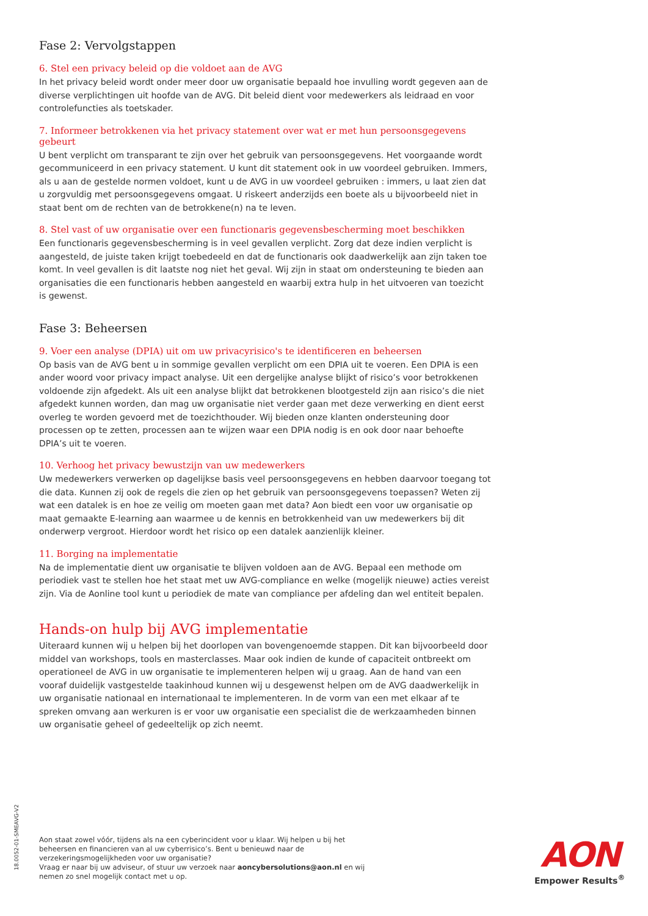Fase 2: Vervolgstappen
6. Stel een privacy beleid op die voldoet aan de AVG
In het privacy beleid wordt onder meer door uw organisatie bepaald hoe invulling wordt gegeven aan de diverse verplichtingen uit hoofde van de AVG. Dit beleid dient voor medewerkers als leidraad en voor controlefuncties als toetskader.
7. Informeer betrokkenen via het privacy statement over wat er met hun persoonsgegevens gebeurt
U bent verplicht om transparant te zijn over het gebruik van persoonsgegevens. Het voorgaande wordt gecommuniceerd in een privacy statement. U kunt dit statement ook in uw voordeel gebruiken. Immers, als u aan de gestelde normen voldoet, kunt u de AVG in uw voordeel gebruiken : immers, u laat zien dat u zorgvuldig met persoonsgegevens omgaat. U riskeert anderzijds een boete als u bijvoorbeeld niet in staat bent om de rechten van de betrokkene(n) na te leven.
8. Stel vast of uw organisatie over een functionaris gegevensbescherming moet beschikken
Een functionaris gegevensbescherming is in veel gevallen verplicht. Zorg dat deze indien verplicht is aangesteld, de juiste taken krijgt toebedeeld en dat de functionaris ook daadwerkelijk aan zijn taken toe komt. In veel gevallen is dit laatste nog niet het geval. Wij zijn in staat om ondersteuning te bieden aan organisaties die een functionaris hebben aangesteld en waarbij extra hulp in het uitvoeren van toezicht is gewenst.
Fase 3: Beheersen
9. Voer een analyse (DPIA) uit om uw privacyrisico's te identificeren en beheersen
Op basis van de AVG bent u in sommige gevallen verplicht om een DPIA uit te voeren. Een DPIA is een ander woord voor privacy impact analyse. Uit een dergelijke analyse blijkt of risico’s voor betrokkenen voldoende zijn afgedekt. Als uit een analyse blijkt dat betrokkenen blootgesteld zijn aan risico’s die niet afgedekt kunnen worden, dan mag uw organisatie niet verder gaan met deze verwerking en dient eerst overleg te worden gevoerd met de toezichthouder. Wij bieden onze klanten ondersteuning door processen op te zetten, processen aan te wijzen waar een DPIA nodig is en ook door naar behoefte DPIA’s uit te voeren.
10. Verhoog het privacy bewustzijn van uw medewerkers
Uw medewerkers verwerken op dagelijkse basis veel persoonsgegevens en hebben daarvoor toegang tot die data. Kunnen zij ook de regels die zien op het gebruik van persoonsgegevens toepassen? Weten zij wat een datalek is en hoe ze veilig om moeten gaan met data? Aon biedt een voor uw organisatie op maat gemaakte E-learning aan waarmee u de kennis en betrokkenheid van uw medewerkers bij dit onderwerp vergroot. Hierdoor wordt het risico op een datalek aanzienlijk kleiner.
11. Borging na implementatie
Na de implementatie dient uw organisatie te blijven voldoen aan de AVG. Bepaal een methode om periodiek vast te stellen hoe het staat met uw AVG-compliance en welke (mogelijk nieuwe) acties vereist zijn. Via de Aonline tool kunt u periodiek de mate van compliance per afdeling dan wel entiteit bepalen.
Hands-on hulp bij AVG implementatie
Uiteraard kunnen wij u helpen bij het doorlopen van bovengenoemde stappen. Dit kan bijvoorbeeld door middel van workshops, tools en masterclasses. Maar ook indien de kunde of capaciteit ontbreekt om operationeel de AVG in uw organisatie te implementeren helpen wij u graag. Aan de hand van een vooraf duidelijk vastgestelde taakinhoud kunnen wij u desgewenst helpen om de AVG daadwerkelijk in uw organisatie nationaal en internationaal te implementeren. In de vorm van een met elkaar af te spreken omvang aan werkuren is er voor uw organisatie een specialist die de werkzaamheden binnen uw organisatie geheel of gedeeltelijk op zich neemt.
18.0052-01-SMEAVG-V2
Aon staat zowel vóór, tijdens als na een cyberincident voor u klaar. Wij helpen u bij het beheersen en financieren van al uw cyberrisico’s. Bent u benieuwd naar de verzekeringsmogelijkheden voor uw organisatie?
Vraag er naar bij uw adviseur, of stuur uw verzoek naar aoncybersolutions@aon.nl en wij nemen zo snel mogelijk contact met u op.
AON
Empower Results<sup>®</sup>